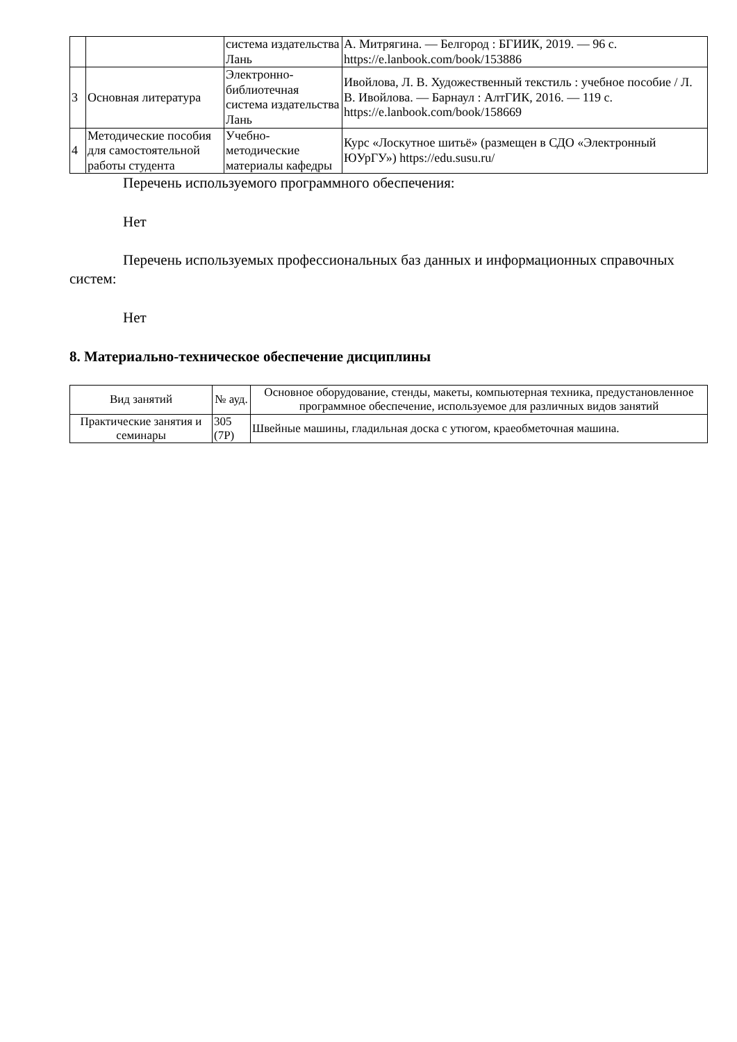| | | система издательства Лань | А. Митрягина. — Белгород : БГИИК, 2019. — 96 с. https://e.lanbook.com/book/153886 |
| 3 | Основная литература | Электронно-библиотечная система издательства Лань | Ивойлова, Л. В. Художественный текстиль : учебное пособие / Л. В. Ивойлова. — Барнаул : АлтГИК, 2016. — 119 с. https://e.lanbook.com/book/158669 |
| 4 | Методические пособия для самостоятельной работы студента | Учебно-методические материалы кафедры | Курс «Лоскутное шитьё» (размещен в СДО «Электронный ЮУрГУ») https://edu.susu.ru/ |
Перечень используемого программного обеспечения:
Нет
Перечень используемых профессиональных баз данных и информационных справочных систем:
Нет
8. Материально-техническое обеспечение дисциплины
| Вид занятий | № ауд. | Основное оборудование, стенды, макеты, компьютерная техника, предустановленное программное обеспечение, используемое для различных видов занятий |
| --- | --- | --- |
| Практические занятия и семинары | 305 (7Р) | Швейные машины, гладильная доска с утюгом, краеобметочная машина. |